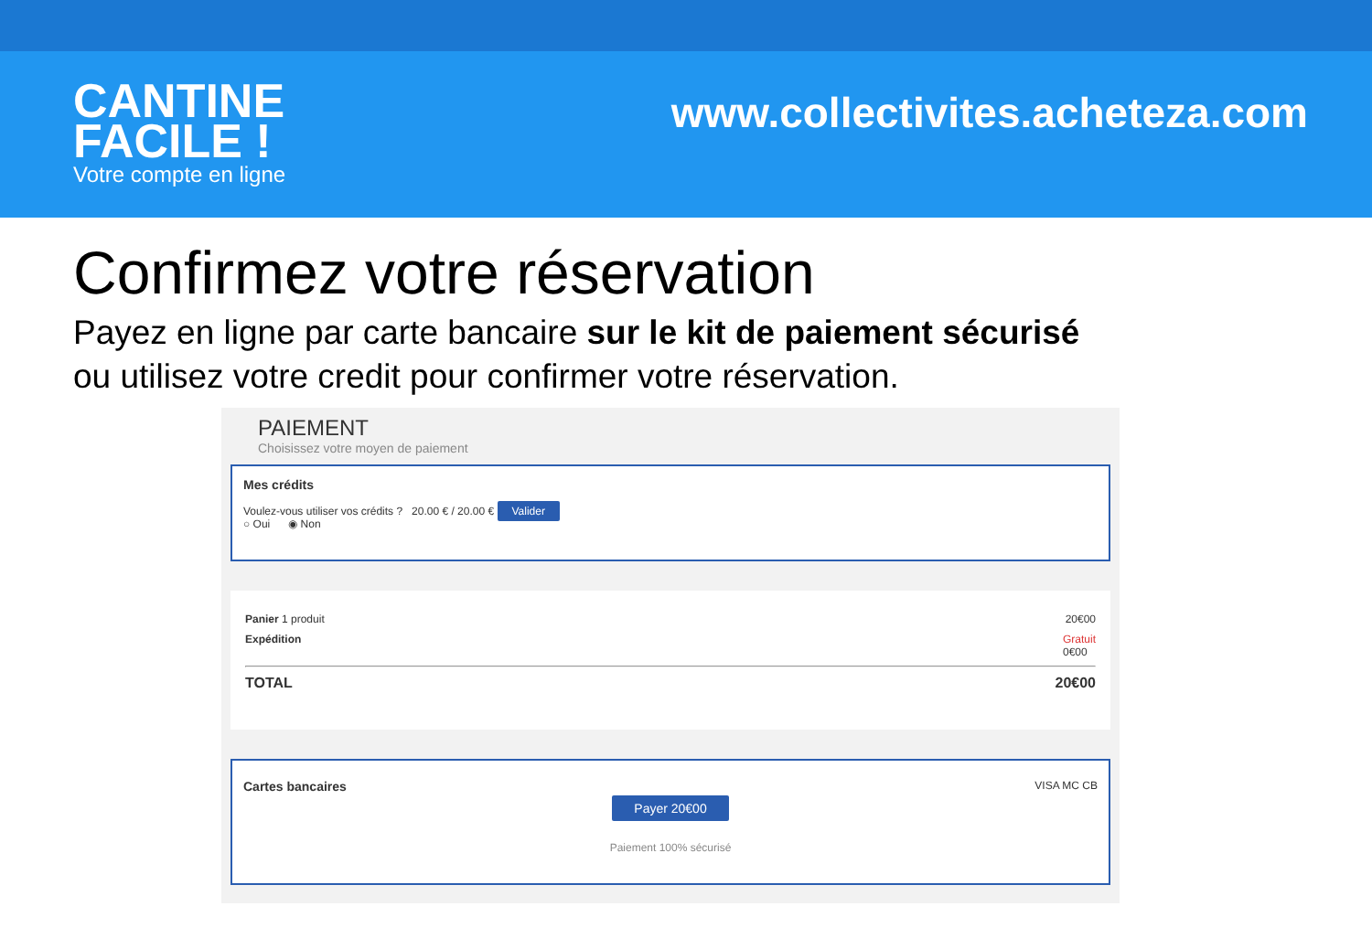CANTINE
FACILE !
Votre compte en ligne
www.collectivites.acheteza.com
Confirmez votre réservation
Payez en ligne par carte bancaire sur le kit de paiement sécurisé
ou utilisez votre credit pour confirmer votre réservation.
PAIEMENT
Choisissez votre moyen de paiement
Mes crédits
Voulez-vous utiliser vos crédits ? 20.00 € / 20.00 € Valider
○ Oui ◉ Non
Panier 1 produit 20€00
Expédition Gratuit
0€00
TOTAL 20€00
Cartes bancaires VISA MC CB
Payer 20€00
Paiement 100% sécurisé